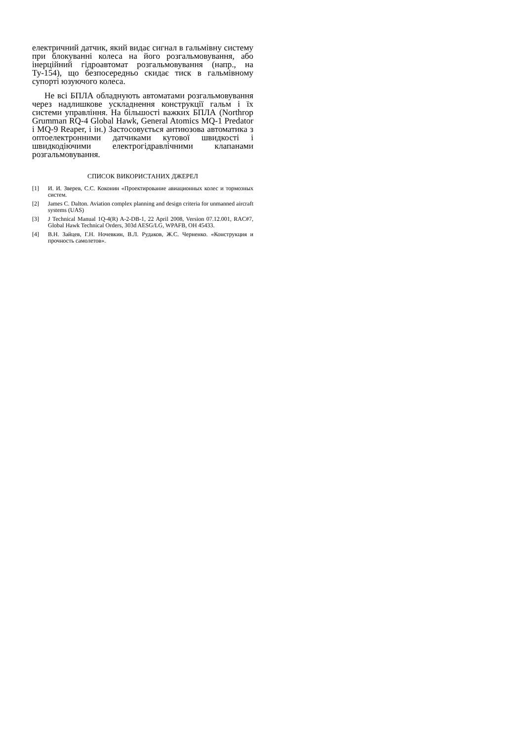електричний датчик, який видає сигнал в гальмівну систему при блокуванні колеса на його розгальмовування, або інерційний гідроавтомат розгальмовування (напр., на Ту-154), що безпосередньо скидає тиск в гальмівному супорті юзуючого колеса.
Не всі БПЛА обладнують автоматами розгальмовування через надлишкове ускладнення конструкції гальм і їх системи управління. На більшості важких БПЛА (Northrop Grumman RQ-4 Global Hawk, General Atomics MQ-1 Predator і MQ-9 Reaper, і ін.) Застосовується антиюзова автоматика з оптоелектронними датчиками кутової швидкості і швидкодіючими електрогідравлічними клапанами розгальмовування.
СПИСОК ВИКОРИСТАНИХ ДЖЕРЕЛ
[1] И. И. Зверев, С.С. Коконин «Проектирование авиационных колес и тормозных систем.
[2] James C. Dalton. Aviation complex planning and design criteria for unmanned aircraft systems (UAS)
[3] J Technical Manual 1Q-4(R) A-2-DB-1, 22 April 2008, Version 07.12.001, RAC#7, Global Hawk Technical Orders, 303d AESG/LG, WPAFB, OH 45433.
[4] В.Н. Зайцев, Г.Н. Ночевкин, В.Л. Рудаков, Ж.С. Черненко. «Конструкция и прочность самолетов».